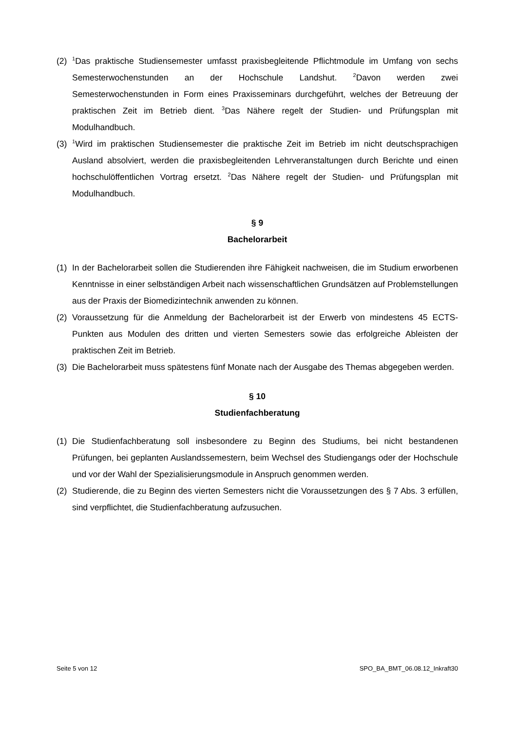(2) <sup>1</sup>Das praktische Studiensemester umfasst praxisbegleitende Pflichtmodule im Umfang von sechs Semesterwochenstunden an der Hochschule Landshut. <sup>2</sup>Davon werden zwei Semesterwochenstunden in Form eines Praxisseminars durchgeführt, welches der Betreuung der praktischen Zeit im Betrieb dient. <sup>3</sup>Das Nähere regelt der Studien- und Prüfungsplan mit Modulhandbuch.
(3) <sup>1</sup>Wird im praktischen Studiensemester die praktische Zeit im Betrieb im nicht deutschsprachigen Ausland absolviert, werden die praxisbegleitenden Lehrveranstaltungen durch Berichte und einen hochschulöffentlichen Vortrag ersetzt. <sup>2</sup>Das Nähere regelt der Studien- und Prüfungsplan mit Modulhandbuch.
§ 9
Bachelorarbeit
(1) In der Bachelorarbeit sollen die Studierenden ihre Fähigkeit nachweisen, die im Studium erworbenen Kenntnisse in einer selbständigen Arbeit nach wissenschaftlichen Grundsätzen auf Problemstellungen aus der Praxis der Biomedizintechnik anwenden zu können.
(2) Voraussetzung für die Anmeldung der Bachelorarbeit ist der Erwerb von mindestens 45 ECTS-Punkten aus Modulen des dritten und vierten Semesters sowie das erfolgreiche Ableisten der praktischen Zeit im Betrieb.
(3) Die Bachelorarbeit muss spätestens fünf Monate nach der Ausgabe des Themas abgegeben werden.
§ 10
Studienfachberatung
(1) Die Studienfachberatung soll insbesondere zu Beginn des Studiums, bei nicht bestandenen Prüfungen, bei geplanten Auslandssemestern, beim Wechsel des Studiengangs oder der Hochschule und vor der Wahl der Spezialisierungsmodule in Anspruch genommen werden.
(2) Studierende, die zu Beginn des vierten Semesters nicht die Voraussetzungen des § 7 Abs. 3 erfüllen, sind verpflichtet, die Studienfachberatung aufzusuchen.
Seite 5 von 12 SPO_BA_BMT_06.08.12_Inkraft30